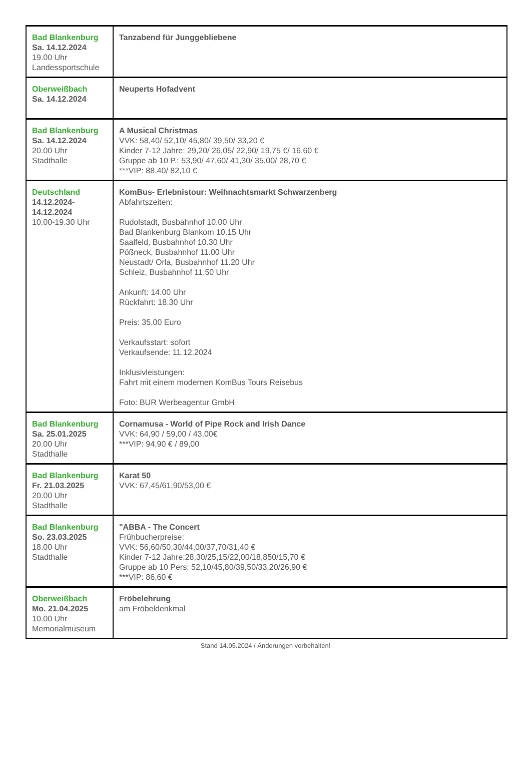| Bad Blankenburg Sa. 14.12.2024 19.00 Uhr Landessportschule | Tanzabend für Junggebliebene |
| Oberweißbach Sa. 14.12.2024 | Neuperts Hofadvent |
| Bad Blankenburg Sa. 14.12.2024 20.00 Uhr Stadthalle | A Musical Christmas VVK: 58,40/ 52,10/ 45,80/ 39,50/ 33,20 € Kinder 7-12 Jahre: 29,20/ 26,05/ 22,90/ 19,75 €/ 16,60 € Gruppe ab 10 P.: 53,90/ 47,60/ 41,30/ 35,00/ 28,70 € ***VIP: 88,40/ 82,10 € |
| Deutschland 14.12.2024- 14.12.2024 10.00-19.30 Uhr | KomBus- Erlebnistour: Weihnachtsmarkt Schwarzenberg Abfahrtszeiten: Rudolstadt, Busbahnhof 10.00 Uhr Bad Blankenburg Blankom 10.15 Uhr Saalfeld, Busbahnhof 10.30 Uhr Pößneck, Busbahnhof 11.00 Uhr Neustadt/ Orla, Busbahnhof 11.20 Uhr Schleiz, Busbahnhof 11.50 Uhr Ankunft: 14.00 Uhr Rückfahrt: 18.30 Uhr Preis: 35,00 Euro Verkaufsstart: sofort Verkaufsende: 11.12.2024 Inklusivleistungen: Fahrt mit einem modernen KomBus Tours Reisebus Foto: BUR Werbeagentur GmbH |
| Bad Blankenburg Sa. 25.01.2025 20.00 Uhr Stadthalle | Cornamusa - World of Pipe Rock and Irish Dance VVK: 64,90 / 59,00 / 43,00€ ***VIP: 94,90 € / 89,00 |
| Bad Blankenburg Fr. 21.03.2025 20.00 Uhr Stadthalle | Karat 50 VVK: 67,45/61,90/53,00 € |
| Bad Blankenburg So. 23.03.2025 18.00 Uhr Stadthalle | "ABBA - The Concert Frühbucherpreise: VVK: 56,60/50,30/44,00/37,70/31,40 € Kinder 7-12 Jahre:28,30/25,15/22,00/18,850/15,70 € Gruppe ab 10 Pers: 52,10/45,80/39,50/33,20/26,90 € ***VIP: 86,60 € |
| Oberweißbach Mo. 21.04.2025 10.00 Uhr Memorialmuseum | Fröbelehrung am Fröbeldenkmal |
Stand 14.05.2024 / Änderungen vorbehalten!